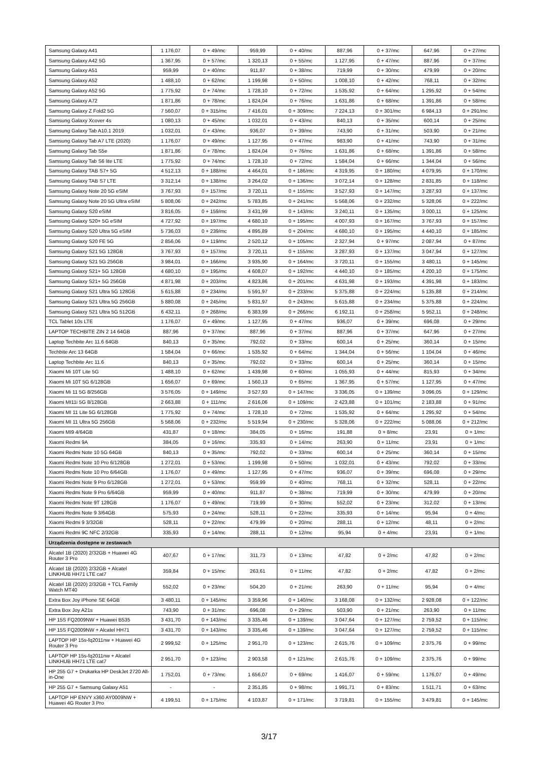| Samsung Galaxy A41 | 1 176,07 | 0 + 49/mc | 959,99 | 0 + 40/mc | 887,96 | 0 + 37/mc | 647,96 | 0 + 27/mc |
| Samsung Galaxy A42 5G | 1 367,95 | 0 + 57/mc | 1 320,13 | 0 + 55/mc | 1 127,95 | 0 + 47/mc | 887,96 | 0 + 37/mc |
| Samsung Galaxy A51 | 959,99 | 0 + 40/mc | 911,87 | 0 + 38/mc | 719,99 | 0 + 30/mc | 479,99 | 0 + 20/mc |
| Samsung Galaxy A52 | 1 488,10 | 0 + 62/mc | 1 199,98 | 0 + 50/mc | 1 008,10 | 0 + 42/mc | 768,11 | 0 + 32/mc |
| Samsung Galaxy A52 5G | 1 775,92 | 0 + 74/mc | 1 728,10 | 0 + 72/mc | 1 535,92 | 0 + 64/mc | 1 295,92 | 0 + 54/mc |
| Samsung Galaxy A72 | 1 871,86 | 0 + 78/mc | 1 824,04 | 0 + 76/mc | 1 631,86 | 0 + 68/mc | 1 391,86 | 0 + 58/mc |
| Samsung Galaxy Z Fold2 5G | 7 560,07 | 0 + 315/mc | 7 416,01 | 0 + 309/mc | 7 224,13 | 0 + 301/mc | 6 984,13 | 0 + 291/mc |
| Samsung Galaxy Xcover 4s | 1 080,13 | 0 + 45/mc | 1 032,01 | 0 + 43/mc | 840,13 | 0 + 35/mc | 600,14 | 0 + 25/mc |
| Samsung Galaxy Tab A10.1 2019 | 1 032,01 | 0 + 43/mc | 936,07 | 0 + 39/mc | 743,90 | 0 + 31/mc | 503,90 | 0 + 21/mc |
| Samsung Galaxy Tab A7 LTE (2020) | 1 176,07 | 0 + 49/mc | 1 127,95 | 0 + 47/mc | 983,90 | 0 + 41/mc | 743,90 | 0 + 31/mc |
| Samsung Galaxy Tab S5e | 1 871,86 | 0 + 78/mc | 1 824,04 | 0 + 76/mc | 1 631,86 | 0 + 68/mc | 1 391,86 | 0 + 58/mc |
| Samsung Galaxy Tab S6 lite LTE | 1 775,92 | 0 + 74/mc | 1 728,10 | 0 + 72/mc | 1 584,04 | 0 + 66/mc | 1 344,04 | 0 + 56/mc |
| Samsung Galaxy TAB S7+ 5G | 4 512,13 | 0 + 188/mc | 4 464,01 | 0 + 186/mc | 4 319,95 | 0 + 180/mc | 4 079,95 | 0 + 170/mc |
| Samsung Galaxy TAB S7 LTE | 3 312,14 | 0 + 138/mc | 3 264,02 | 0 + 136/mc | 3 072,14 | 0 + 128/mc | 2 831,85 | 0 + 118/mc |
| Samsung Galaxy Note 20 5G eSIM | 3 767,93 | 0 + 157/mc | 3 720,11 | 0 + 155/mc | 3 527,93 | 0 + 147/mc | 3 287,93 | 0 + 137/mc |
| Samsung Galaxy Note 20 5G Ultra eSIM | 5 808,06 | 0 + 242/mc | 5 783,85 | 0 + 241/mc | 5 568,06 | 0 + 232/mc | 5 328,06 | 0 + 222/mc |
| Samsung Galaxy S20 eSIM | 3 816,05 | 0 + 159/mc | 3 431,99 | 0 + 143/mc | 3 240,11 | 0 + 135/mc | 3 000,11 | 0 + 125/mc |
| Samsung Galaxy S20+ 5G eSIM | 4 727,92 | 0 + 197/mc | 4 680,10 | 0 + 195/mc | 4 007,93 | 0 + 167/mc | 3 767,93 | 0 + 157/mc |
| Samsung Galaxy S20 Ultra 5G eSIM | 5 736,03 | 0 + 239/mc | 4 895,89 | 0 + 204/mc | 4 680,10 | 0 + 195/mc | 4 440,10 | 0 + 185/mc |
| Samsung Galaxy S20 FE 5G | 2 856,06 | 0 + 119/mc | 2 520,12 | 0 + 105/mc | 2 327,94 | 0 + 97/mc | 2 087,94 | 0 + 87/mc |
| Samsung Galaxy S21 5G 128GB | 3 767,93 | 0 + 157/mc | 3 720,11 | 0 + 155/mc | 3 287,93 | 0 + 137/mc | 3 047,94 | 0 + 127/mc |
| Samsung Galaxy S21 5G 256GB | 3 984,01 | 0 + 166/mc | 3 935,90 | 0 + 164/mc | 3 720,11 | 0 + 155/mc | 3 480,11 | 0 + 145/mc |
| Samsung Galaxy S21+ 5G 128GB | 4 680,10 | 0 + 195/mc | 4 608,07 | 0 + 192/mc | 4 440,10 | 0 + 185/mc | 4 200,10 | 0 + 175/mc |
| Samsung Galaxy S21+ 5G 256GB | 4 871,98 | 0 + 203/mc | 4 823,86 | 0 + 201/mc | 4 631,98 | 0 + 193/mc | 4 391,98 | 0 + 183/mc |
| Samsung Galaxy S21 Ultra 5G 128GB | 5 615,88 | 0 + 234/mc | 5 591,97 | 0 + 233/mc | 5 375,88 | 0 + 224/mc | 5 135,88 | 0 + 214/mc |
| Samsung Galaxy S21 Ultra 5G 256GB | 5 880,08 | 0 + 245/mc | 5 831,97 | 0 + 243/mc | 5 615,88 | 0 + 234/mc | 5 375,88 | 0 + 224/mc |
| Samsung Galaxy S21 Ultra 5G 512GB | 6 432,11 | 0 + 268/mc | 6 383,99 | 0 + 266/mc | 6 192,11 | 0 + 258/mc | 5 952,11 | 0 + 248/mc |
| TCL Tablet 10s LTE | 1 176,07 | 0 + 49/mc | 1 127,95 | 0 + 47/mc | 936,07 | 0 + 39/mc | 696,08 | 0 + 29/mc |
| LAPTOP TECHBITE ZIN 2 14 64GB | 887,96 | 0 + 37/mc | 887,96 | 0 + 37/mc | 887,96 | 0 + 37/mc | 647,96 | 0 + 27/mc |
| Laptop Techbite Arc 11.6 64GB | 840,13 | 0 + 35/mc | 792,02 | 0 + 33/mc | 600,14 | 0 + 25/mc | 360,14 | 0 + 15/mc |
| Techbite Arc 13 64GB | 1 584,04 | 0 + 66/mc | 1 535,92 | 0 + 64/mc | 1 344,04 | 0 + 56/mc | 1 104,04 | 0 + 46/mc |
| Laptop Techbite Arc 11.6 | 840,13 | 0 + 35/mc | 792,02 | 0 + 33/mc | 600,14 | 0 + 25/mc | 360,14 | 0 + 15/mc |
| Xiaomi Mi 10T Lite 5G | 1 488,10 | 0 + 62/mc | 1 439,98 | 0 + 60/mc | 1 055,93 | 0 + 44/mc | 815,93 | 0 + 34/mc |
| Xiaomi Mi 10T 5G 6/128GB | 1 656,07 | 0 + 69/mc | 1 560,13 | 0 + 65/mc | 1 367,95 | 0 + 57/mc | 1 127,95 | 0 + 47/mc |
| Xiaomi Mi 11 5G 8/256GB | 3 576,05 | 0 + 149/mc | 3 527,93 | 0 + 147/mc | 3 336,05 | 0 + 139/mc | 3 096,05 | 0 + 129/mc |
| Xiaomi MI11i 5G 8/128GB | 2 663,88 | 0 + 111/mc | 2 616,06 | 0 + 109/mc | 2 423,88 | 0 + 101/mc | 2 183,88 | 0 + 91/mc |
| Xiaomi MI 11 Lite 5G 6/128GB | 1 775,92 | 0 + 74/mc | 1 728,10 | 0 + 72/mc | 1 535,92 | 0 + 64/mc | 1 295,92 | 0 + 54/mc |
| Xiaomi MI 11 Ultra 5G 256GB | 5 568,06 | 0 + 232/mc | 5 519,94 | 0 + 230/mc | 5 328,06 | 0 + 222/mc | 5 088,06 | 0 + 212/mc |
| Xiaomi MI9 4/64GB | 431,87 | 0 + 18/mc | 384,05 | 0 + 16/mc | 191,88 | 0 + 8/mc | 23,91 | 0 + 1/mc |
| Xiaomi Redmi 9A | 384,05 | 0 + 16/mc | 335,93 | 0 + 14/mc | 263,90 | 0 + 11/mc | 23,91 | 0 + 1/mc |
| Xiaomi Redmi Note 10 5G 64GB | 840,13 | 0 + 35/mc | 792,02 | 0 + 33/mc | 600,14 | 0 + 25/mc | 360,14 | 0 + 15/mc |
| Xiaomi Redmi Note 10 Pro 6/128GB | 1 272,01 | 0 + 53/mc | 1 199,98 | 0 + 50/mc | 1 032,01 | 0 + 43/mc | 792,02 | 0 + 33/mc |
| Xiaomi Redmi Note 10 Pro 6/64GB | 1 176,07 | 0 + 49/mc | 1 127,95 | 0 + 47/mc | 936,07 | 0 + 39/mc | 696,08 | 0 + 29/mc |
| Xiaomi Redmi Note 9 Pro 6/128GB | 1 272,01 | 0 + 53/mc | 959,99 | 0 + 40/mc | 768,11 | 0 + 32/mc | 528,11 | 0 + 22/mc |
| Xiaomi Redmi Note 9 Pro 6/64GB | 959,99 | 0 + 40/mc | 911,87 | 0 + 38/mc | 719,99 | 0 + 30/mc | 479,99 | 0 + 20/mc |
| Xiaomi Redmi Note 9T 128GB | 1 176,07 | 0 + 49/mc | 719,99 | 0 + 30/mc | 552,02 | 0 + 23/mc | 312,02 | 0 + 13/mc |
| Xiaomi Redmi Note 9 3/64GB | 575,93 | 0 + 24/mc | 528,11 | 0 + 22/mc | 335,93 | 0 + 14/mc | 95,94 | 0 + 4/mc |
| Xiaomi Redmi 9 3/32GB | 528,11 | 0 + 22/mc | 479,99 | 0 + 20/mc | 288,11 | 0 + 12/mc | 48,11 | 0 + 2/mc |
| Xiaomi Redmi 9C NFC 2/32GB | 335,93 | 0 + 14/mc | 288,11 | 0 + 12/mc | 95,94 | 0 + 4/mc | 23,91 | 0 + 1/mc |
| Urządzenia dostępne w zestawach | | | | | | | | |
| Alcatel 1B (2020) 2/32GB + Huawei 4G Router 3 Pro | 407,67 | 0 + 17/mc | 311,73 | 0 + 13/mc | 47,82 | 0 + 2/mc | 47,82 | 0 + 2/mc |
| Alcatel 1B (2020) 2/32GB + Alcatel LINKHUB HH71 LTE cat7 | 359,84 | 0 + 15/mc | 263,61 | 0 + 11/mc | 47,82 | 0 + 2/mc | 47,82 | 0 + 2/mc |
| Alcatel 1B (2020) 2/32GB + TCL Family Watch MT40 | 552,02 | 0 + 23/mc | 504,20 | 0 + 21/mc | 263,90 | 0 + 11/mc | 95,94 | 0 + 4/mc |
| Extra Box Joy iPhone SE 64GB | 3 480,11 | 0 + 145/mc | 3 359,96 | 0 + 140/mc | 3 168,08 | 0 + 132/mc | 2 928,08 | 0 + 122/mc |
| Extra Box Joy A21s | 743,90 | 0 + 31/mc | 696,08 | 0 + 29/mc | 503,90 | 0 + 21/mc | 263,90 | 0 + 11/mc |
| HP 15S FQ2009NW + Huawei B535 | 3 431,70 | 0 + 143/mc | 3 335,46 | 0 + 139/mc | 3 047,64 | 0 + 127/mc | 2 759,52 | 0 + 115/mc |
| HP 15S FQ2009NW + Alcatel HH71 | 3 431,70 | 0 + 143/mc | 3 335,46 | 0 + 139/mc | 3 047,64 | 0 + 127/mc | 2 759,52 | 0 + 115/mc |
| LAPTOP HP 15s-fq2011nw + Huawei 4G Router 3 Pro | 2 999,52 | 0 + 125/mc | 2 951,70 | 0 + 123/mc | 2 615,76 | 0 + 109/mc | 2 375,76 | 0 + 99/mc |
| LAPTOP HP 15s-fq2011nw + Alcatel LINKHUB HH71 LTE cat7 | 2 951,70 | 0 + 123/mc | 2 903,58 | 0 + 121/mc | 2 615,76 | 0 + 109/mc | 2 375,76 | 0 + 99/mc |
| HP 255 G7 + Drukarka HP DeskJet 2720 All-in-One | 1 752,01 | 0 + 73/mc | 1 656,07 | 0 + 69/mc | 1 416,07 | 0 + 59/mc | 1 176,07 | 0 + 49/mc |
| HP 255 G7 + Samsung Galaxy A51 | - | - | 2 351,85 | 0 + 98/mc | 1 991,71 | 0 + 83/mc | 1 511,71 | 0 + 63/mc |
| LAPTOP HP ENVY x360 AY0009NW + Huawei 4G Router 3 Pro | 4 199,51 | 0 + 175/mc | 4 103,87 | 0 + 171/mc | 3 719,81 | 0 + 155/mc | 3 479,81 | 0 + 145/mc |
3/17